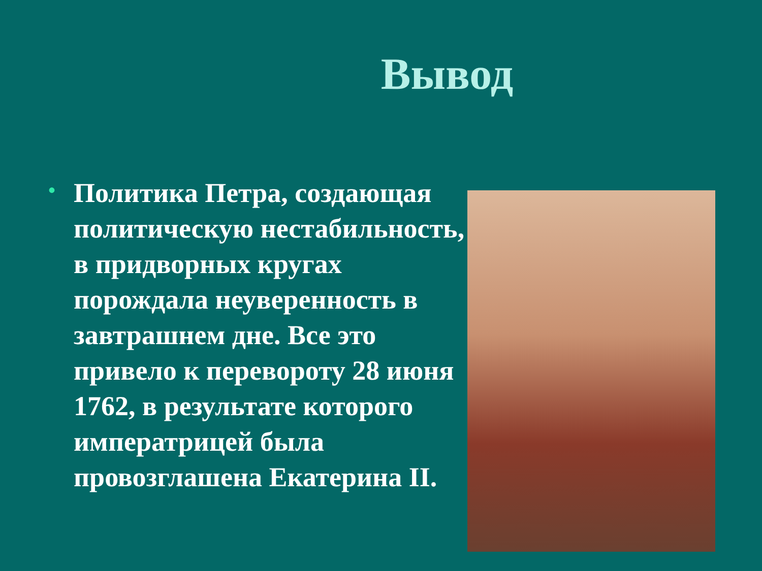Вывод
•
Политика Петра, создающая политическую нестабильность, в придворных кругах порождала неуверенность в завтрашнем дне. Все это привело к перевороту 28 июня 1762, в результате которого императрицей была провозглашена Екатерина II.